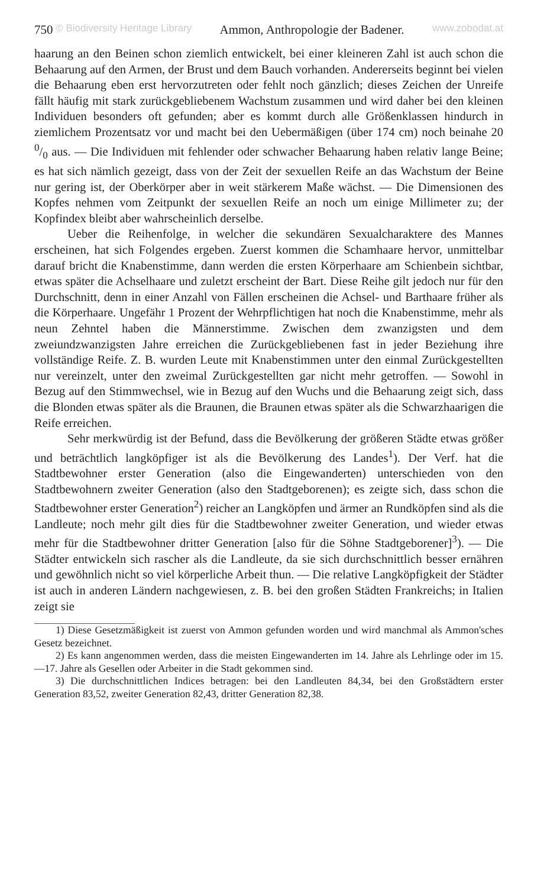750 © Biodiversity Heritage Library Ammon, Anthropologie der Badener. www.zobodat.at
haarung an den Beinen schon ziemlich entwickelt, bei einer kleineren Zahl ist auch schon die Behaarung auf den Armen, der Brust und dem Bauch vorhanden. Andererseits beginnt bei vielen die Behaarung eben erst hervorzutreten oder fehlt noch gänzlich; dieses Zeichen der Unreife fällt häufig mit stark zurückgebliebenem Wachstum zusammen und wird daher bei den kleinen Individuen besonders oft gefunden; aber es kommt durch alle Größenklassen hindurch in ziemlichem Prozentsatz vor und macht bei den Uebermäßigen (über 174 cm) noch beinahe 20 0/0 aus. — Die Individuen mit fehlender oder schwacher Behaarung haben relativ lange Beine; es hat sich nämlich gezeigt, dass von der Zeit der sexuellen Reife an das Wachstum der Beine nur gering ist, der Oberkörper aber in weit stärkerem Maße wächst. — Die Dimensionen des Kopfes nehmen vom Zeitpunkt der sexuellen Reife an noch um einige Millimeter zu; der Kopfindex bleibt aber wahrscheinlich derselbe.
Ueber die Reihenfolge, in welcher die sekundären Sexualcharaktere des Mannes erscheinen, hat sich Folgendes ergeben. Zuerst kommen die Schamhaare hervor, unmittelbar darauf bricht die Knabenstimme, dann werden die ersten Körperhaare am Schienbein sichtbar, etwas später die Achselhaare und zuletzt erscheint der Bart. Diese Reihe gilt jedoch nur für den Durchschnitt, denn in einer Anzahl von Fällen erscheinen die Achsel- und Barthaare früher als die Körperhaare. Ungefähr 1 Prozent der Wehrpflichtigen hat noch die Knabenstimme, mehr als neun Zehntel haben die Männerstimme. Zwischen dem zwanzigsten und dem zweiundzwanzigsten Jahre erreichen die Zurückgebliebenen fast in jeder Beziehung ihre vollständige Reife. Z. B. wurden Leute mit Knabenstimmen unter den einmal Zurückgestellten nur vereinzelt, unter den zweimal Zurückgestellten gar nicht mehr getroffen. — Sowohl in Bezug auf den Stimmwechsel, wie in Bezug auf den Wuchs und die Behaarung zeigt sich, dass die Blonden etwas später als die Braunen, die Braunen etwas später als die Schwarzhaarigen die Reife erreichen.
Sehr merkwürdig ist der Befund, dass die Bevölkerung der größeren Städte etwas größer und beträchtlich langköpfiger ist als die Bevölkerung des Landes<sup>1</sup>). Der Verf. hat die Stadtbewohner erster Generation (also die Eingewanderten) unterschieden von den Stadtbewohnern zweiter Generation (also den Stadtgeborenen); es zeigte sich, dass schon die Stadtbewohner erster Generation<sup>2</sup>) reicher an Langköpfen und ärmer an Rundköpfen sind als die Landleute; noch mehr gilt dies für die Stadtbewohner zweiter Generation, und wieder etwas mehr für die Stadtbewohner dritter Generation [also für die Söhne Stadtgeborener]<sup>3</sup>). — Die Städter entwickeln sich rascher als die Landleute, da sie sich durchschnittlich besser ernähren und gewöhnlich nicht so viel körperliche Arbeit thun. — Die relative Langköpfigkeit der Städter ist auch in anderen Ländern nachgewiesen, z. B. bei den großen Städten Frankreichs; in Italien zeigt sie
1) Diese Gesetzmäßigkeit ist zuerst von Ammon gefunden worden und wird manchmal als Ammon'sches Gesetz bezeichnet.
2) Es kann angenommen werden, dass die meisten Eingewanderten im 14. Jahre als Lehrlinge oder im 15.—17. Jahre als Gesellen oder Arbeiter in die Stadt gekommen sind.
3) Die durchschnittlichen Indices betragen: bei den Landleuten 84,34, bei den Großstädtern erster Generation 83,52, zweiter Generation 82,43, dritter Generation 82,38.